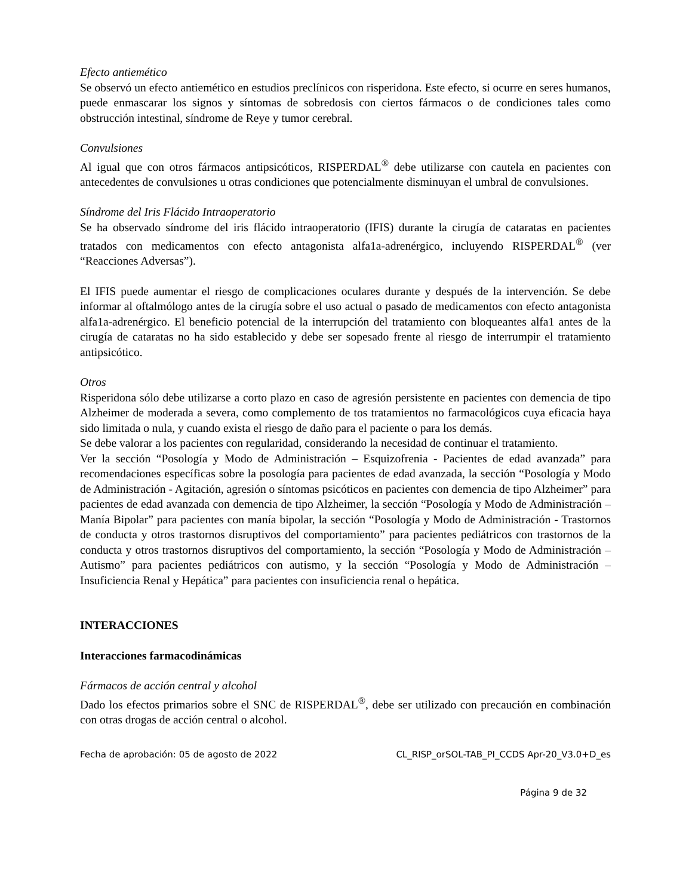Efecto antiemético
Se observó un efecto antiemético en estudios preclínicos con risperidona. Este efecto, si ocurre en seres humanos, puede enmascarar los signos y síntomas de sobredosis con ciertos fármacos o de condiciones tales como obstrucción intestinal, síndrome de Reye y tumor cerebral.
Convulsiones
Al igual que con otros fármacos antipsicóticos, RISPERDAL<sup>®</sup> debe utilizarse con cautela en pacientes con antecedentes de convulsiones u otras condiciones que potencialmente disminuyan el umbral de convulsiones.
Síndrome del Iris Flácido Intraoperatorio
Se ha observado síndrome del iris flácido intraoperatorio (IFIS) durante la cirugía de cataratas en pacientes tratados con medicamentos con efecto antagonista alfa1a-adrenérgico, incluyendo RISPERDAL<sup>®</sup> (ver “Reacciones Adversas”).
El IFIS puede aumentar el riesgo de complicaciones oculares durante y después de la intervención. Se debe informar al oftalmólogo antes de la cirugía sobre el uso actual o pasado de medicamentos con efecto antagonista alfa1a-adrenérgico. El beneficio potencial de la interrupción del tratamiento con bloqueantes alfa1 antes de la cirugía de cataratas no ha sido establecido y debe ser sopesado frente al riesgo de interrumpir el tratamiento antipsicótico.
Otros
Risperidona sólo debe utilizarse a corto plazo en caso de agresión persistente en pacientes con demencia de tipo Alzheimer de moderada a severa, como complemento de tos tratamientos no farmacológicos cuya eficacia haya sido limitada o nula, y cuando exista el riesgo de daño para el paciente o para los demás.
Se debe valorar a los pacientes con regularidad, considerando la necesidad de continuar el tratamiento.
Ver la sección “Posología y Modo de Administración – Esquizofrenia - Pacientes de edad avanzada” para recomendaciones específicas sobre la posología para pacientes de edad avanzada, la sección “Posología y Modo de Administración - Agitación, agresión o síntomas psicóticos en pacientes con demencia de tipo Alzheimer” para pacientes de edad avanzada con demencia de tipo Alzheimer, la sección “Posología y Modo de Administración – Manía Bipolar” para pacientes con manía bipolar, la sección “Posología y Modo de Administración - Trastornos de conducta y otros trastornos disruptivos del comportamiento” para pacientes pediátricos con trastornos de la conducta y otros trastornos disruptivos del comportamiento, la sección “Posología y Modo de Administración – Autismo” para pacientes pediátricos con autismo, y la sección “Posología y Modo de Administración – Insuficiencia Renal y Hepática” para pacientes con insuficiencia renal o hepática.
INTERACCIONES
Interacciones farmacodinámicas
Fármacos de acción central y alcohol
Dado los efectos primarios sobre el SNC de RISPERDAL<sup>®</sup>, debe ser utilizado con precaución en combinación con otras drogas de acción central o alcohol.
Fecha de aprobación: 05 de agosto de 2022 CL_RISP_orSOL-TAB_PI_CCDS Apr-20_V3.0+D_es
Página 9 de 32